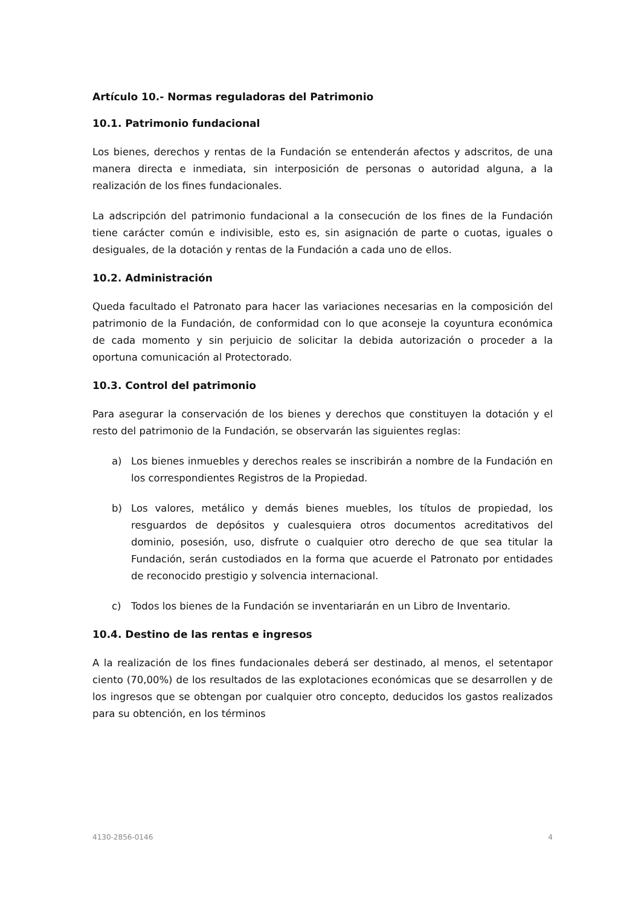Artículo 10.- Normas reguladoras del Patrimonio
10.1. Patrimonio fundacional
Los bienes, derechos y rentas de la Fundación se entenderán afectos y adscritos, de una manera directa e inmediata, sin interposición de personas o autoridad alguna, a la realización de los fines fundacionales.
La adscripción del patrimonio fundacional a la consecución de los fines de la Fundación tiene carácter común e indivisible, esto es, sin asignación de parte o cuotas, iguales o desiguales, de la dotación y rentas de la Fundación a cada uno de ellos.
10.2. Administración
Queda facultado el Patronato para hacer las variaciones necesarias en la composición del patrimonio de la Fundación, de conformidad con lo que aconseje la coyuntura económica de cada momento y sin perjuicio de solicitar la debida autorización o proceder a la oportuna comunicación al Protectorado.
10.3. Control del patrimonio
Para asegurar la conservación de los bienes y derechos que constituyen la dotación y el resto del patrimonio de la Fundación, se observarán las siguientes reglas:
a) Los bienes inmuebles y derechos reales se inscribirán a nombre de la Fundación en los correspondientes Registros de la Propiedad.
b) Los valores, metálico y demás bienes muebles, los títulos de propiedad, los resguardos de depósitos y cualesquiera otros documentos acreditativos del dominio, posesión, uso, disfrute o cualquier otro derecho de que sea titular la Fundación, serán custodiados en la forma que acuerde el Patronato por entidades de reconocido prestigio y solvencia internacional.
c) Todos los bienes de la Fundación se inventariarán en un Libro de Inventario.
10.4. Destino de las rentas e ingresos
A la realización de los fines fundacionales deberá ser destinado, al menos, el setentapor ciento (70,00%) de los resultados de las explotaciones económicas que se desarrollen y de los ingresos que se obtengan por cualquier otro concepto, deducidos los gastos realizados para su obtención, en los términos
4130-2856-0146 4